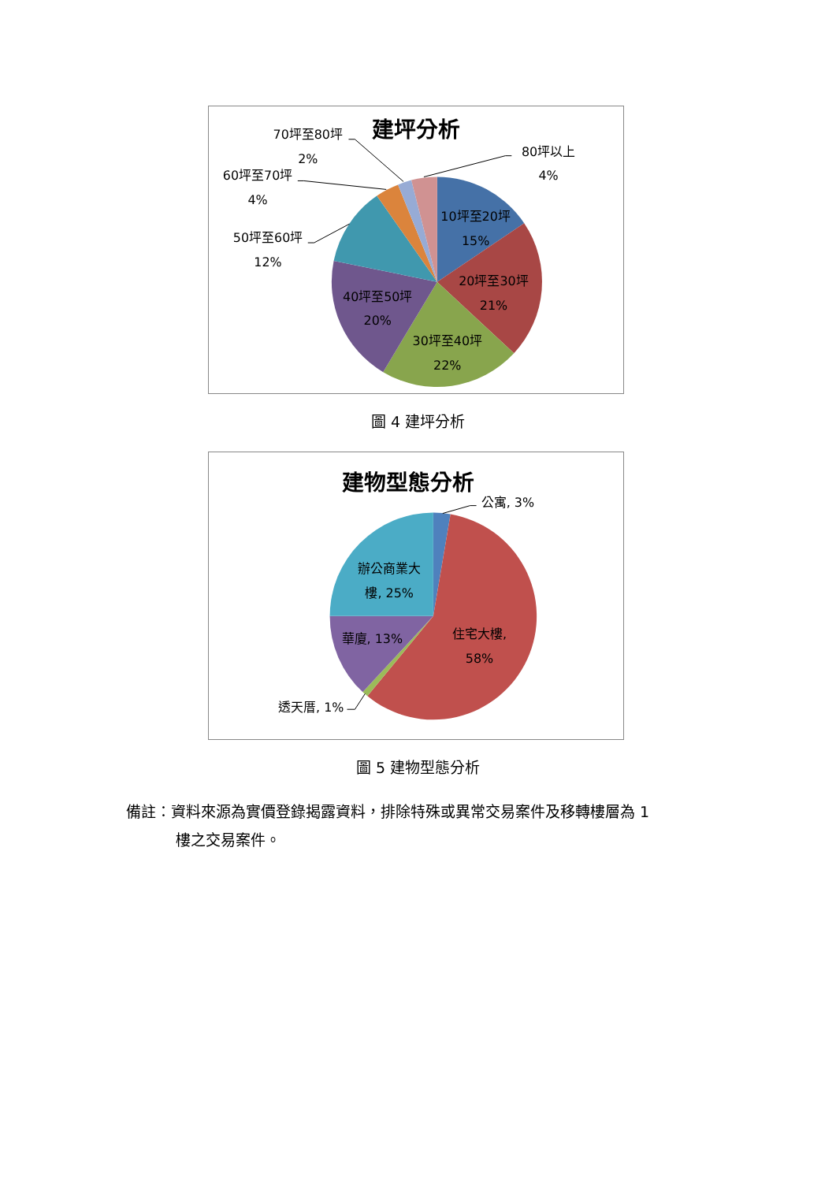建坪分析
70坪至80坪
2%
60坪至70坪
4%
50坪至60坪
12%
80坪以上
4%
10坪至20坪
15%
20坪至30坪
21%
30坪至40坪
22%
40坪至50坪
20%
圖 4 建坪分析
建物型態分析
公寓, 3%
辦公商業大
樓, 25%
住宅大樓,
58%
華廈, 13%
透天厝, 1%
圖 5 建物型態分析
備註：資料來源為實價登錄揭露資料，排除特殊或異常交易案件及移轉樓層為 1
樓之交易案件。